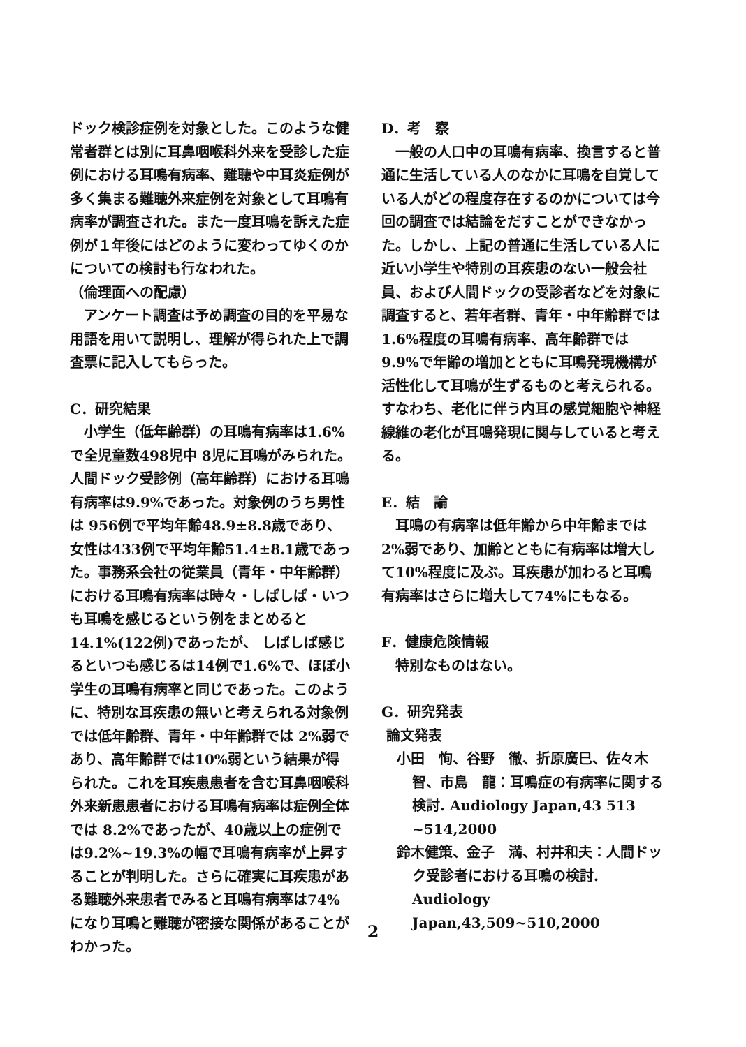ドック検診症例を対象とした。このような健常者群とは別に耳鼻咽喉科外来を受診した症例における耳鳴有病率、難聴や中耳炎症例が多く集まる難聴外来症例を対象として耳鳴有病率が調査された。また一度耳鳴を訴えた症例が１年後にはどのように変わってゆくのかについての検討も行なわれた。
（倫理面への配慮）
アンケート調査は予め調査の目的を平易な用語を用いて説明し、理解が得られた上で調査票に記入してもらった。
C．研究結果
小学生（低年齢群）の耳鳴有病率は1.6%で全児童数498児中 8児に耳鳴がみられた。人間ドック受診例（高年齢群）における耳鳴有病率は9.9%であった。対象例のうち男性は 956例で平均年齢48.9±8.8歳であり、女性は433例で平均年齢51.4±8.1歳であった。事務系会社の従業員（青年・中年齢群）における耳鳴有病率は時々・しばしば・いつも耳鳴を感じるという例をまとめると14.1%(122例)であったが、 しばしば感じるといつも感じるは14例で1.6%で、ほぼ小学生の耳鳴有病率と同じであった。このように、特別な耳疾患の無いと考えられる対象例では低年齢群、青年・中年齢群では 2%弱であり、高年齢群では10%弱という結果が得られた。これを耳疾患患者を含む耳鼻咽喉科外来新患患者における耳鳴有病率は症例全体では 8.2%であったが、40歳以上の症例では9.2%~19.3%の幅で耳鳴有病率が上昇することが判明した。さらに確実に耳疾患がある難聴外来患者でみると耳鳴有病率は74%になり耳鳴と難聴が密接な関係があることがわかった。
D．考　察
一般の人口中の耳鳴有病率、換言すると普通に生活している人のなかに耳鳴を自覚している人がどの程度存在するのかについては今回の調査では結論をだすことができなかった。しかし、上記の普通に生活している人に近い小学生や特別の耳疾患のない一般会社員、および人間ドックの受診者などを対象に調査すると、若年者群、青年・中年齢群では1.6%程度の耳鳴有病率、高年齢群では9.9%で年齢の増加とともに耳鳴発現機構が活性化して耳鳴が生ずるものと考えられる。すなわち、老化に伴う内耳の感覚細胞や神経線維の老化が耳鳴発現に関与していると考える。
E．結　論
耳鳴の有病率は低年齢から中年齢までは 2%弱であり、加齢とともに有病率は増大して10%程度に及ぶ。耳疾患が加わると耳鳴有病率はさらに増大して74%にもなる。
F．健康危険情報
特別なものはない。
G．研究発表
論文発表
小田　恂、谷野　徹、折原廣巳、佐々木　智、市島　龍：耳鳴症の有病率に関する検討. Audiology Japan,43 513 ~514,2000
鈴木健策、金子　満、村井和夫：人間ドック受診者における耳鳴の検討. Audiology Japan,43,509~510,2000
2